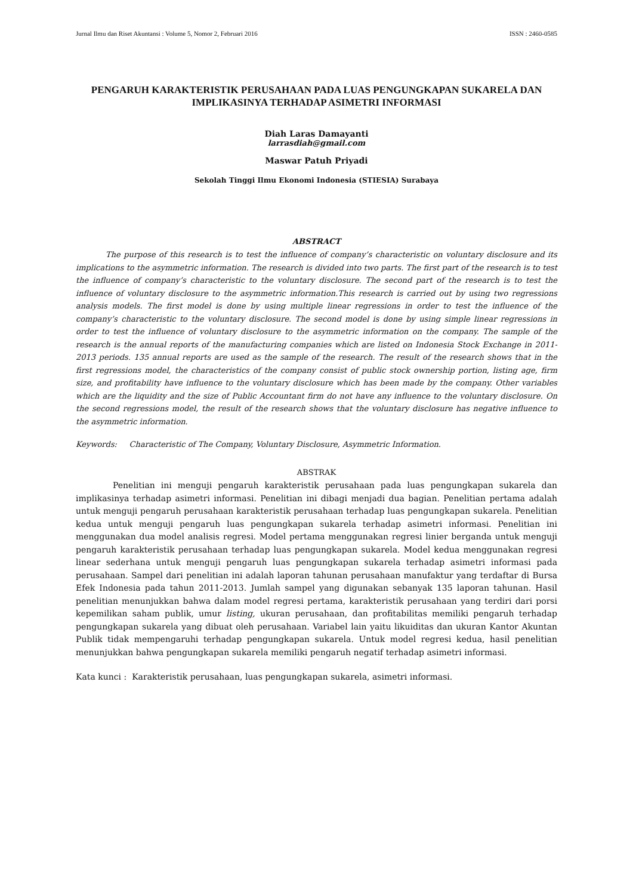Jurnal Ilmu dan Riset Akuntansi : Volume 5, Nomor 2, Februari 2016 ISSN : 2460-0585
PENGARUH KARAKTERISTIK PERUSAHAAN PADA LUAS PENGUNGKAPAN SUKARELA DAN IMPLIKASINYA TERHADAP ASIMETRI INFORMASI
Diah Laras Damayanti
larrasdiah@gmail.com
Maswar Patuh Priyadi
Sekolah Tinggi Ilmu Ekonomi Indonesia (STIESIA) Surabaya
ABSTRACT
The purpose of this research is to test the influence of company’s characteristic on voluntary disclosure and its implications to the asymmetric information. The research is divided into two parts. The first part of the research is to test the influence of company’s characteristic to the voluntary disclosure. The second part of the research is to test the influence of voluntary disclosure to the asymmetric information.This research is carried out by using two regressions analysis models. The first model is done by using multiple linear regressions in order to test the influence of the company’s characteristic to the voluntary disclosure. The second model is done by using simple linear regressions in order to test the influence of voluntary disclosure to the asymmetric information on the company. The sample of the research is the annual reports of the manufacturing companies which are listed on Indonesia Stock Exchange in 2011-2013 periods. 135 annual reports are used as the sample of the research. The result of the research shows that in the first regressions model, the characteristics of the company consist of public stock ownership portion, listing age, firm size, and profitability have influence to the voluntary disclosure which has been made by the company. Other variables which are the liquidity and the size of Public Accountant firm do not have any influence to the voluntary disclosure. On the second regressions model, the result of the research shows that the voluntary disclosure has negative influence to the asymmetric information.
Keywords: Characteristic of The Company, Voluntary Disclosure, Asymmetric Information.
ABSTRAK
Penelitian ini menguji pengaruh karakteristik perusahaan pada luas pengungkapan sukarela dan implikasinya terhadap asimetri informasi. Penelitian ini dibagi menjadi dua bagian. Penelitian pertama adalah untuk menguji pengaruh perusahaan karakteristik perusahaan terhadap luas pengungkapan sukarela. Penelitian kedua untuk menguji pengaruh luas pengungkapan sukarela terhadap asimetri informasi. Penelitian ini menggunakan dua model analisis regresi. Model pertama menggunakan regresi linier berganda untuk menguji pengaruh karakteristik perusahaan terhadap luas pengungkapan sukarela. Model kedua menggunakan regresi linear sederhana untuk menguji pengaruh luas pengungkapan sukarela terhadap asimetri informasi pada perusahaan. Sampel dari penelitian ini adalah laporan tahunan perusahaan manufaktur yang terdaftar di Bursa Efek Indonesia pada tahun 2011-2013. Jumlah sampel yang digunakan sebanyak 135 laporan tahunan. Hasil penelitian menunjukkan bahwa dalam model regresi pertama, karakteristik perusahaan yang terdiri dari porsi kepemilikan saham publik, umur listing, ukuran perusahaan, dan profitabilitas memiliki pengaruh terhadap pengungkapan sukarela yang dibuat oleh perusahaan. Variabel lain yaitu likuiditas dan ukuran Kantor Akuntan Publik tidak mempengaruhi terhadap pengungkapan sukarela. Untuk model regresi kedua, hasil penelitian menunjukkan bahwa pengungkapan sukarela memiliki pengaruh negatif terhadap asimetri informasi.
Kata kunci : Karakteristik perusahaan, luas pengungkapan sukarela, asimetri informasi.